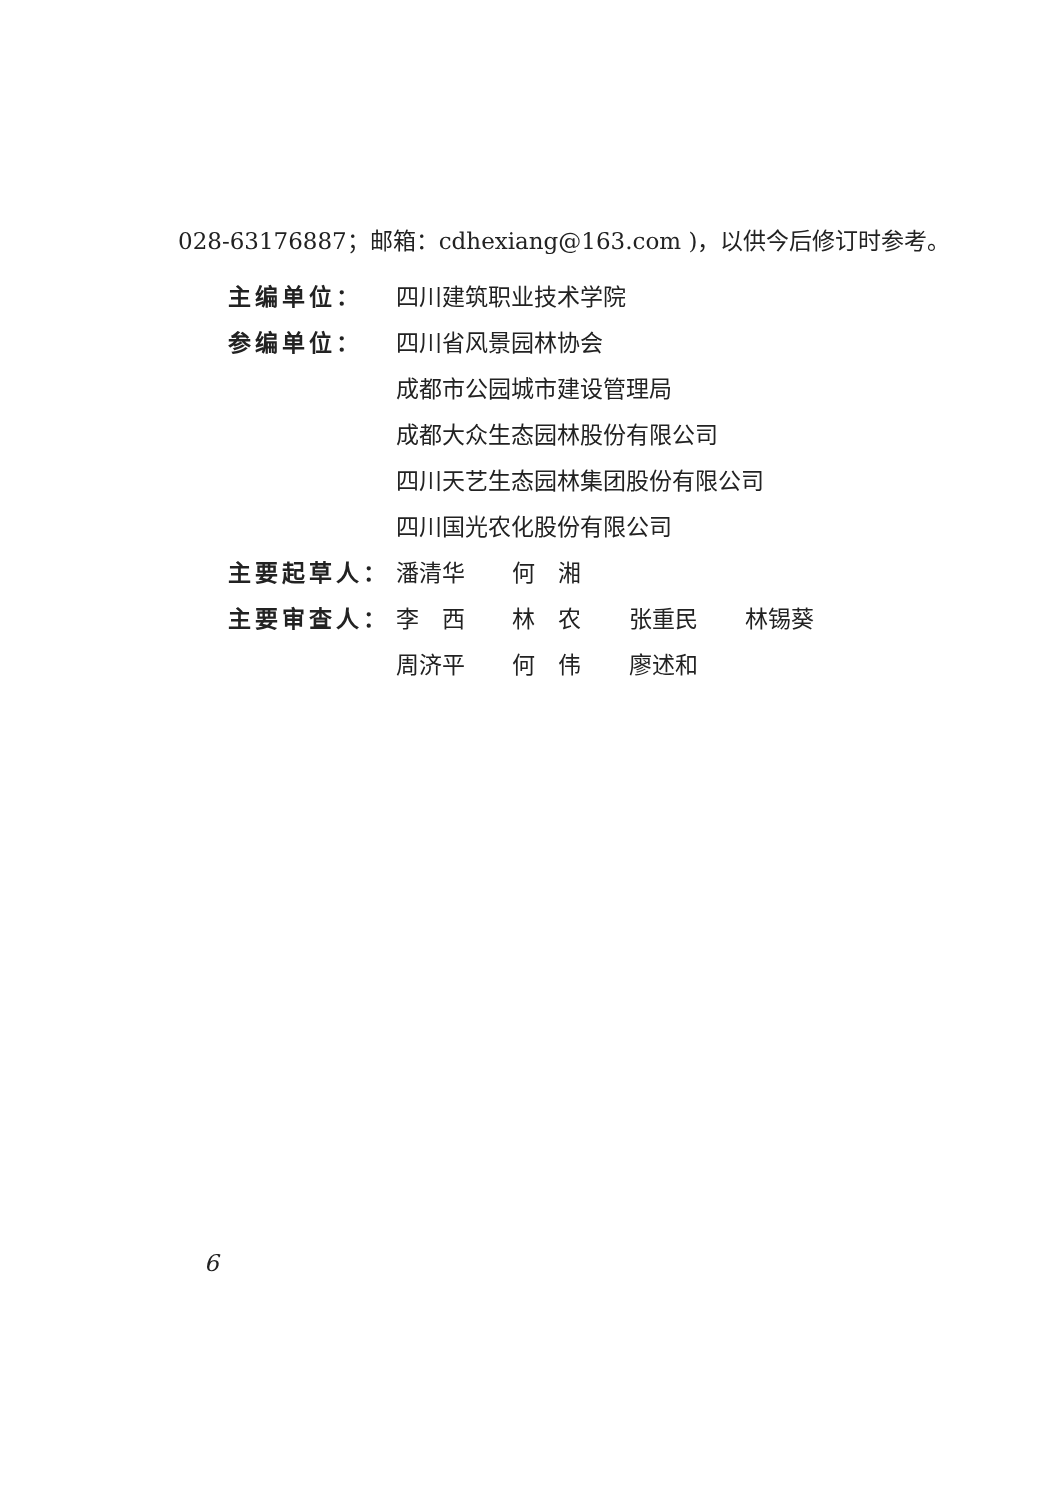028-63176887；邮箱：cdhexiang@163.com )，以供今后修订时参考。
主编单位： 四川建筑职业技术学院
参编单位： 四川省风景园林协会
成都市公园城市建设管理局
成都大众生态园林股份有限公司
四川天艺生态园林集团股份有限公司
四川国光农化股份有限公司
主要起草人： 潘清华 何　湘
主要审查人： 李　西 林　农 张重民 林锡葵
周济平 何　伟 廖述和
6